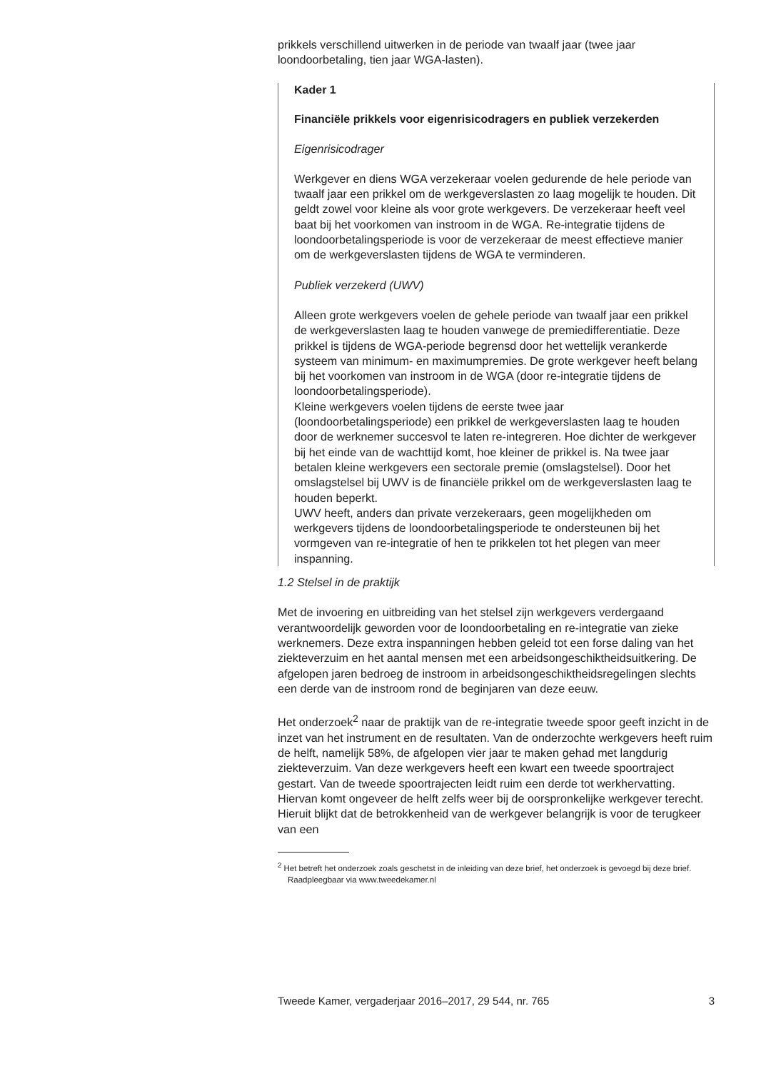prikkels verschillend uitwerken in de periode van twaalf jaar (twee jaar loondoorbetaling, tien jaar WGA-lasten).
Kader 1
Financiële prikkels voor eigenrisicodragers en publiek verzekerden
Eigenrisicodrager
Werkgever en diens WGA verzekeraar voelen gedurende de hele periode van twaalf jaar een prikkel om de werkgeverslasten zo laag mogelijk te houden. Dit geldt zowel voor kleine als voor grote werkgevers. De verzekeraar heeft veel baat bij het voorkomen van instroom in de WGA. Re-integratie tijdens de loondoorbetalingsperiode is voor de verzekeraar de meest effectieve manier om de werkgeverslasten tijdens de WGA te verminderen.
Publiek verzekerd (UWV)
Alleen grote werkgevers voelen de gehele periode van twaalf jaar een prikkel de werkgeverslasten laag te houden vanwege de premiedifferentiatie. Deze prikkel is tijdens de WGA-periode begrensd door het wettelijk verankerde systeem van minimum- en maximumpremies. De grote werkgever heeft belang bij het voorkomen van instroom in de WGA (door re-integratie tijdens de loondoorbetalingsperiode).
Kleine werkgevers voelen tijdens de eerste twee jaar (loondoorbetalingsperiode) een prikkel de werkgeverslasten laag te houden door de werknemer succesvol te laten re-integreren. Hoe dichter de werkgever bij het einde van de wachttijd komt, hoe kleiner de prikkel is. Na twee jaar betalen kleine werkgevers een sectorale premie (omslagstelsel). Door het omslagstelsel bij UWV is de financiële prikkel om de werkgeverslasten laag te houden beperkt.
UWV heeft, anders dan private verzekeraars, geen mogelijkheden om werkgevers tijdens de loondoorbetalingsperiode te ondersteunen bij het vormgeven van re-integratie of hen te prikkelen tot het plegen van meer inspanning.
1.2 Stelsel in de praktijk
Met de invoering en uitbreiding van het stelsel zijn werkgevers verdergaand verantwoordelijk geworden voor de loondoorbetaling en re-integratie van zieke werknemers. Deze extra inspanningen hebben geleid tot een forse daling van het ziekteverzuim en het aantal mensen met een arbeidsongeschiktheidsuitkering. De afgelopen jaren bedroeg de instroom in arbeidsongeschiktheidsregelingen slechts een derde van de instroom rond de beginjaren van deze eeuw.
Het onderzoek<sup>2</sup> naar de praktijk van de re-integratie tweede spoor geeft inzicht in de inzet van het instrument en de resultaten. Van de onderzochte werkgevers heeft ruim de helft, namelijk 58%, de afgelopen vier jaar te maken gehad met langdurig ziekteverzuim. Van deze werkgevers heeft een kwart een tweede spoortraject gestart. Van de tweede spoortrajecten leidt ruim een derde tot werkhervatting. Hiervan komt ongeveer de helft zelfs weer bij de oorspronkelijke werkgever terecht. Hieruit blijkt dat de betrokkenheid van de werkgever belangrijk is voor de terugkeer van een
<sup>2</sup> Het betreft het onderzoek zoals geschetst in de inleiding van deze brief, het onderzoek is gevoegd bij deze brief. Raadpleegbaar via www.tweedekamer.nl
Tweede Kamer, vergaderjaar 2016–2017, 29 544, nr. 765 3